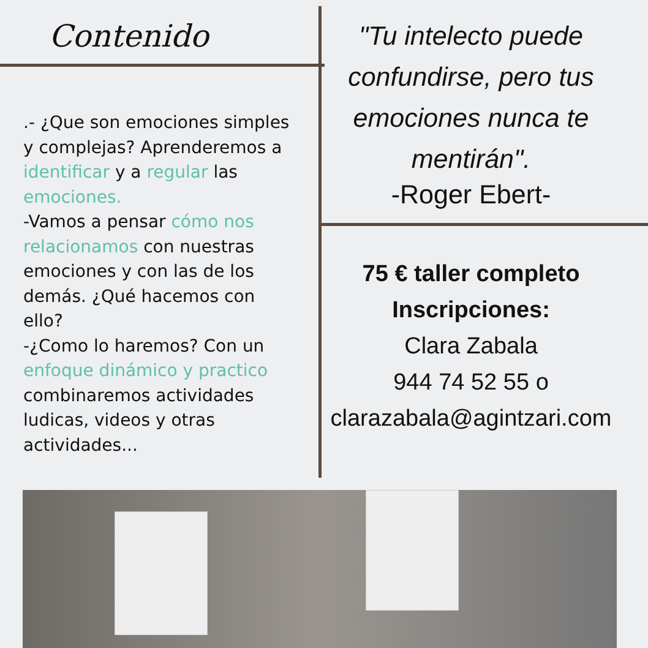Contenido
.- ¿Que son emociones simples y complejas? Aprenderemos a identificar y a regular las emociones.
-Vamos a pensar cómo nos relacionamos con nuestras emociones y con las de los demás. ¿Qué hacemos con ello?
-¿Como lo haremos? Con un enfoque dinámico y practico combinaremos actividades ludicas, videos y otras actividades...
"Tu intelecto puede confundirse, pero tus emociones nunca te mentirán".
-Roger Ebert-
75 € taller completo
Inscripciones:
Clara Zabala
944 74 52 55 o
clarazabala@agintzari.com